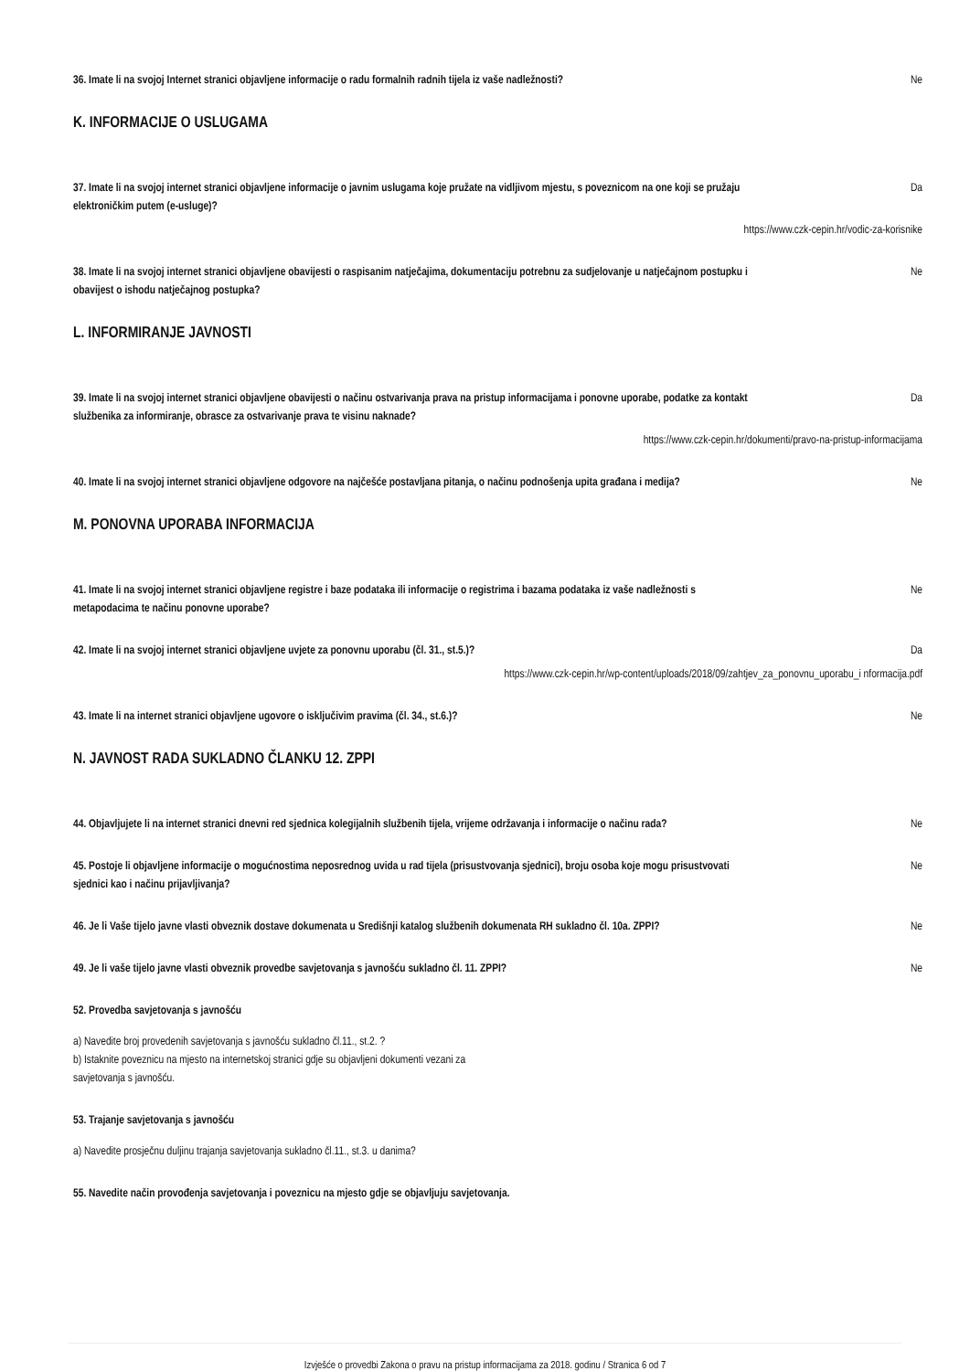36. Imate li na svojoj Internet stranici objavljene informacije o radu formalnih radnih tijela iz vaše nadležnosti? Ne
K. INFORMACIJE O USLUGAMA
37. Imate li na svojoj internet stranici objavljene informacije o javnim uslugama koje pružate na vidljivom mjestu, s poveznicom na one koji se pružaju elektroničkim putem (e-usluge)? Da
https://www.czk-cepin.hr/vodic-za-korisnike
38. Imate li na svojoj internet stranici objavljene obavijesti o raspisanim natječajima, dokumentaciju potrebnu za sudjelovanje u natječajnom postupku i obavijest o ishodu natječajnog postupka? Ne
L. INFORMIRANJE JAVNOSTI
39. Imate li na svojoj internet stranici objavljene obavijesti o načinu ostvarivanja prava na pristup informacijama i ponovne uporabe, podatke za kontakt službenika za informiranje, obrasce za ostvarivanje prava te visinu naknade? Da
https://www.czk-cepin.hr/dokumenti/pravo-na-pristup-informacijama
40. Imate li na svojoj internet stranici objavljene odgovore na najčešće postavljana pitanja, o načinu podnošenja upita građana i medija? Ne
M. PONOVNA UPORABA INFORMACIJA
41. Imate li na svojoj internet stranici objavljene registre i baze podataka ili informacije o registrima i bazama podataka iz vaše nadležnosti s metapodacima te načinu ponovne uporabe? Ne
42. Imate li na svojoj internet stranici objavljene uvjete za ponovnu uporabu (čl. 31., st.5.)? Da
https://www.czk-cepin.hr/wp-content/uploads/2018/09/zahtjev_za_ponovnu_uporabu_i nformacija.pdf
43. Imate li na internet stranici objavljene ugovore o isključivim pravima (čl. 34., st.6.)? Ne
N. JAVNOST RADA SUKLADNO ČLANKU 12. ZPPI
44. Objavljujete li na internet stranici dnevni red sjednica kolegijalnih službenih tijela, vrijeme održavanja i informacije o načinu rada? Ne
45. Postoje li objavljene informacije o mogućnostima neposrednog uvida u rad tijela (prisustvovanja sjednici), broju osoba koje mogu prisustvovati sjednici kao i načinu prijavljivanja? Ne
46. Je li Vaše tijelo javne vlasti obveznik dostave dokumenata u Središnji katalog službenih dokumenata RH sukladno čl. 10a. ZPPI? Ne
49. Je li vaše tijelo javne vlasti obveznik provedbe savjetovanja s javnošću sukladno čl. 11. ZPPI? Ne
52. Provedba savjetovanja s javnošću
a) Navedite broj provedenih savjetovanja s javnošću sukladno čl.11., st.2. ?
b) Istaknite poveznicu na mjesto na internetskoj stranici gdje su objavljeni dokumenti vezani za
savjetovanja s javnošću.
53. Trajanje savjetovanja s javnošću
a) Navedite prosječnu duljinu trajanja savjetovanja sukladno čl.11., st.3. u danima?
55. Navedite način provođenja savjetovanja i poveznicu na mjesto gdje se objavljuju savjetovanja.
Izvješće o provedbi Zakona o pravu na pristup informacijama za 2018. godinu / Stranica 6 od 7